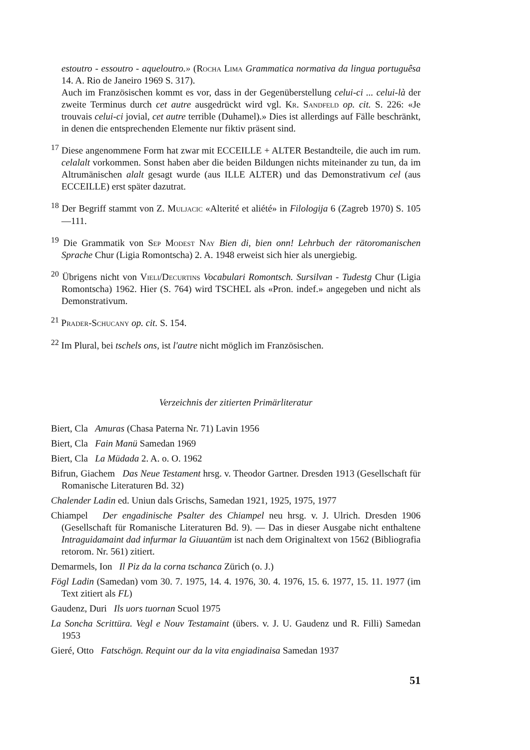estoutro - essoutro - aqueloutro.» (Rocha Lima Grammatica normativa da lingua portuguêsa 14. A. Rio de Janeiro 1969 S. 317).
Auch im Französischen kommt es vor, dass in der Gegenüberstellung celui-ci ... celui-là der zweite Terminus durch cet autre ausgedrückt wird vgl. Kr. Sandfeld op. cit. S. 226: «Je trouvais celui-ci jovial, cet autre terrible (Duhamel).» Dies ist allerdings auf Fälle beschränkt, in denen die entsprechenden Elemente nur fiktiv präsent sind.
<sup>17</sup> Diese angenommene Form hat zwar mit ECCEILLE + ALTER Bestandteile, die auch im rum. celalalt vorkommen. Sonst haben aber die beiden Bildungen nichts miteinander zu tun, da im Altrumänischen alalt gesagt wurde (aus ILLE ALTER) und das Demonstrativum cel (aus ECCEILLE) erst später dazutrat.
<sup>18</sup> Der Begriff stammt von Z. Muljacic «Alterité et aliété» in Filologija 6 (Zagreb 1970) S. 105—111.
<sup>19</sup> Die Grammatik von Sep Modest Nay Bien di, bien onn! Lehrbuch der rätoromanischen Sprache Chur (Ligia Romontscha) 2. A. 1948 erweist sich hier als unergiebig.
<sup>20</sup> Übrigens nicht von Vieli/Decurtins Vocabulari Romontsch. Sursilvan - Tudestg Chur (Ligia Romontscha) 1962. Hier (S. 764) wird TSCHEL als «Pron. indef.» angegeben und nicht als Demonstrativum.
<sup>21</sup> Prader-Schucany op. cit. S. 154.
<sup>22</sup> Im Plural, bei tschels ons, ist l'autre nicht möglich im Französischen.
Verzeichnis der zitierten Primärliteratur
Biert, Cla Amuras (Chasa Paterna Nr. 71) Lavin 1956
Biert, Cla Fain Manü Samedan 1969
Biert, Cla La Müdada 2. A. o. O. 1962
Bifrun, Giachem Das Neue Testament hrsg. v. Theodor Gartner. Dresden 1913 (Gesellschaft für Romanische Literaturen Bd. 32)
Chalender Ladin ed. Uniun dals Grischs, Samedan 1921, 1925, 1975, 1977
Chiampel Der engadinische Psalter des Chiampel neu hrsg. v. J. Ulrich. Dresden 1906 (Gesellschaft für Romanische Literaturen Bd. 9). — Das in dieser Ausgabe nicht enthaltene Intraguidamaint dad infurmar la Giuuantüm ist nach dem Originaltext von 1562 (Bibliografia retorom. Nr. 561) zitiert.
Demarmels, Ion Il Piz da la corna tschanca Zürich (o. J.)
Fögl Ladin (Samedan) vom 30. 7. 1975, 14. 4. 1976, 30. 4. 1976, 15. 6. 1977, 15. 11. 1977 (im Text zitiert als FL)
Gaudenz, Duri Ils uors tuornan Scuol 1975
La Soncha Scrittüra. Vegl e Nouv Testamaint (übers. v. J. U. Gaudenz und R. Filli) Samedan 1953
Gieré, Otto Fatschögn. Requint our da la vita engiadinaisa Samedan 1937
51